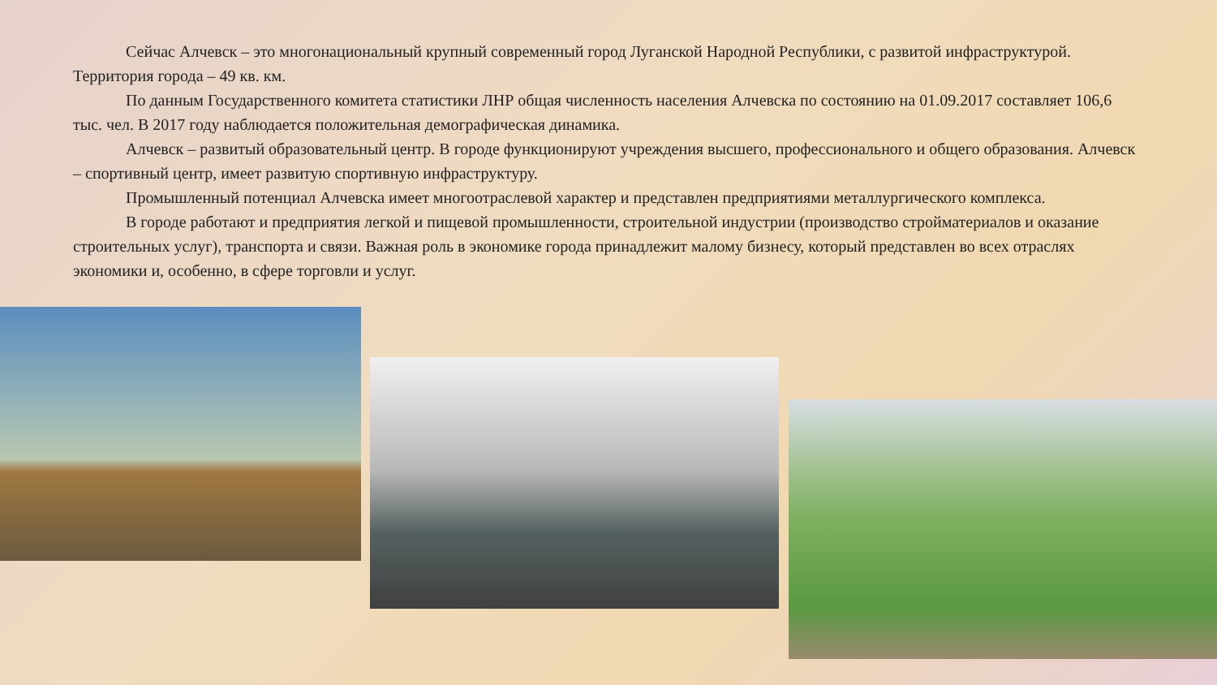Сейчас Алчевск – это многонациональный крупный современный город Луганской Народной Республики, с развитой инфраструктурой. Территория города – 49 кв. км.
По данным Государственного комитета статистики ЛНР общая численность населения Алчевска по состоянию на 01.09.2017 составляет 106,6 тыс. чел. В 2017 году наблюдается положительная демографическая динамика.
Алчевск – развитый образовательный центр. В городе функционируют учреждения высшего, профессионального и общего образования. Алчевск – спортивный центр, имеет развитую спортивную инфраструктуру.
Промышленный потенциал Алчевска имеет многоотраслевой характер и представлен предприятиями металлургического комплекса.
В городе работают и предприятия легкой и пищевой промышленности, строительной индустрии (производство стройматериалов и оказание строительных услуг), транспорта и связи. Важная роль в экономике города принадлежит малому бизнесу, который представлен во всех отраслях экономики и, особенно, в сфере торговли и услуг.